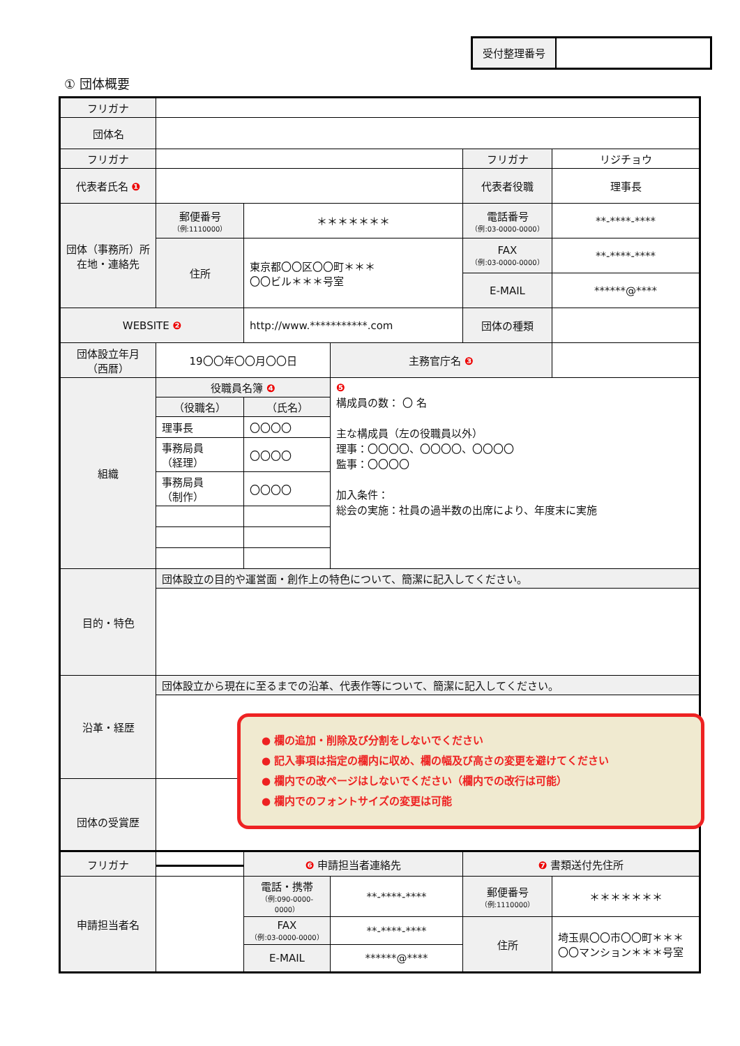受付整理番号
① 団体概要
| フリガナ | | | | | |
| 団体名 | | | | | |
| フリガナ | | | | フリガナ | リジチョウ |
| 代表者氏名 ❶ | | | | 代表者役職 | 理事長 |
| 団体（事務所）所在地・連絡先 | 郵便番号 （例:1110000） | ＊＊＊＊＊＊＊ | | 電話番号 （例:03-0000-0000） | **-****-**** |
| | 住所 | 東京都〇〇区〇〇町＊＊＊ 〇〇ビル＊＊＊号室 | | FAX （例:03-0000-0000） | **-****-**** |
| | | | | E-MAIL | ******@**** |
| WEBSITE ❷ | | http://www.***********.com | | 団体の種類 | |
| 団体設立年月 （西暦） | 19〇〇年〇〇月〇〇日 | | 主務官庁名 ❸ | | |
| 組織 | 役職員名簿 ❹ | | ❺ 構成員の数： 〇 名 主な構成員（左の役職員以外） 理事：〇〇〇〇、〇〇〇〇、〇〇〇〇 監事：〇〇〇〇 加入条件： 総会の実施：社員の過半数の出席により、年度末に実施 | | |
| | （役職名） | （氏名） | | | |
| | 理事長 | 〇〇〇〇 | | | |
| | 事務局員 （経理） | 〇〇〇〇 | | | |
| | 事務局員 （制作） | 〇〇〇〇 | | | |
| 目的・特色 | 団体設立の目的や運営面・創作上の特色について、簡潔に記入してください。 | | | | |
| 沿革・経歴 | 団体設立から現在に至るまでの沿革、代表作等について、簡潔に記入してください。 | | | | |
| 団体の受賞歴 | | | | | |
● 欄の追加・削除及び分割をしないでください
● 記入事項は指定の欄内に収め、欄の幅及び高さの変更を避けてください
● 欄内での改ページはしないでください（欄内での改行は可能）
● 欄内でのフォントサイズの変更は可能
| フリガナ | | ❻ 申請担当者連絡先 | | ❼ 書類送付先住所 | |
| 申請担当者名 | | 電話・携帯 （例:090-0000-0000） | **-****-**** | 郵便番号 （例:1110000） | ＊＊＊＊＊＊＊ |
| | | FAX （例:03-0000-0000） | **-****-**** | 住所 | 埼玉県〇〇市〇〇町＊＊＊ 〇〇マンション＊＊＊号室 |
| | | E-MAIL | ******@**** | | |